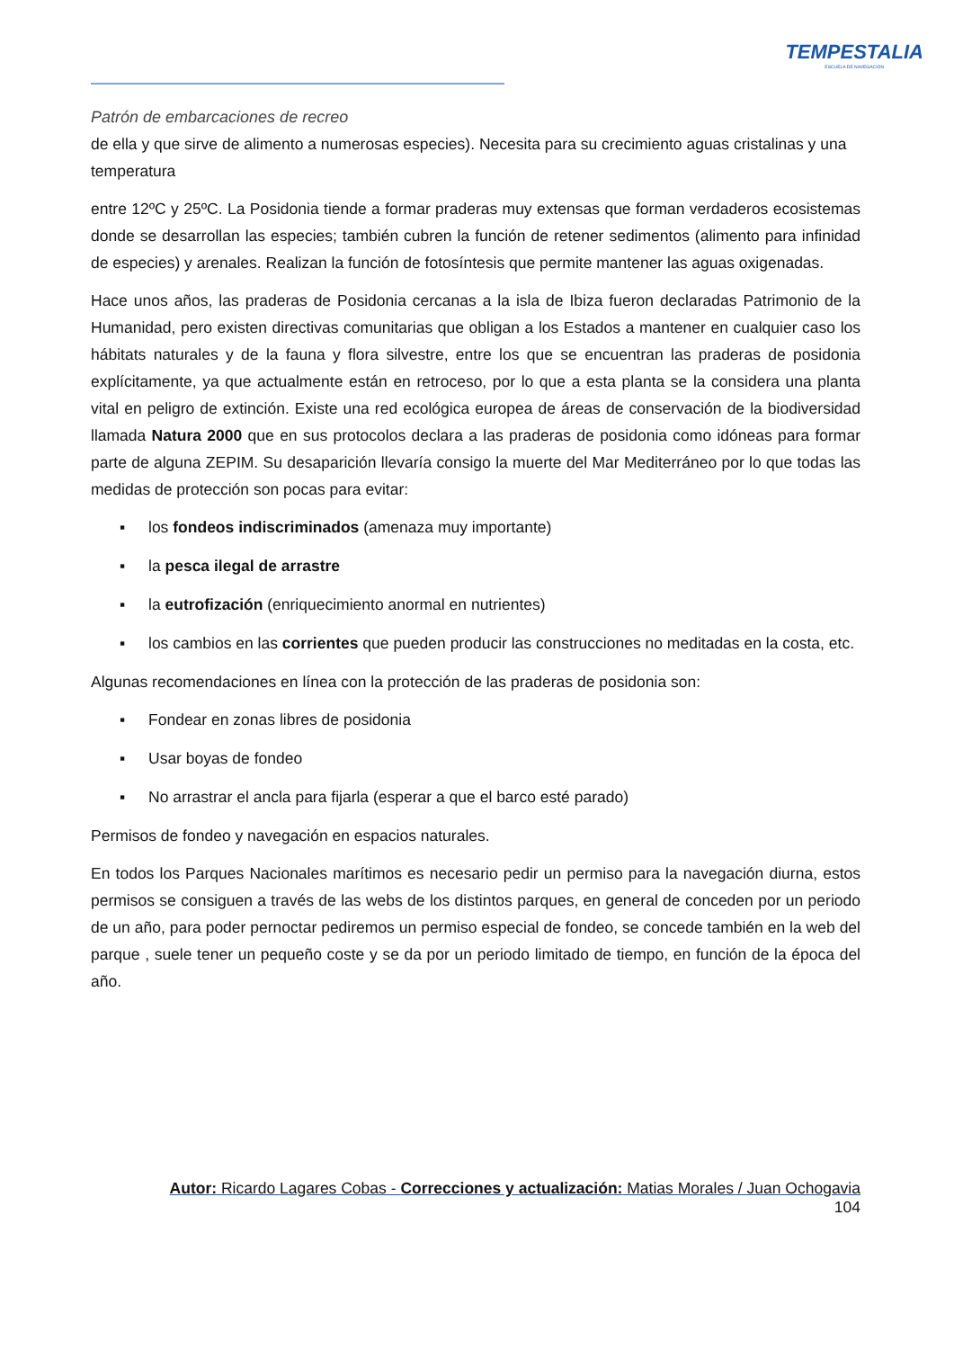TEMPESTALIA
ESCUELA DE NAVEGACIÓN
Patrón de embarcaciones de recreo
de ella y que sirve de alimento a numerosas especies). Necesita para su crecimiento aguas cristalinas y una temperatura
entre 12ºC y 25ºC. La Posidonia tiende a formar praderas muy extensas que forman verdaderos ecosistemas donde se desarrollan las especies; también cubren la función de retener sedimentos (alimento para infinidad de especies) y arenales. Realizan la función de fotosíntesis que permite mantener las aguas oxigenadas.
Hace unos años, las praderas de Posidonia cercanas a la isla de Ibiza fueron declaradas Patrimonio de la Humanidad, pero existen directivas comunitarias que obligan a los Estados a mantener en cualquier caso los hábitats naturales y de la fauna y flora silvestre, entre los que se encuentran las praderas de posidonia explícitamente, ya que actualmente están en retroceso, por lo que a esta planta se la considera una planta vital en peligro de extinción. Existe una red ecológica europea de áreas de conservación de la biodiversidad llamada Natura 2000 que en sus protocolos declara a las praderas de posidonia como idóneas para formar parte de alguna ZEPIM. Su desaparición llevaría consigo la muerte del Mar Mediterráneo por lo que todas las medidas de protección son pocas para evitar:
▪ los fondeos indiscriminados (amenaza muy importante)
▪ la pesca ilegal de arrastre
▪ la eutrofización (enriquecimiento anormal en nutrientes)
▪ los cambios en las corrientes que pueden producir las construcciones no meditadas en la costa, etc.
Algunas recomendaciones en línea con la protección de las praderas de posidonia son:
▪ Fondear en zonas libres de posidonia
▪ Usar boyas de fondeo
▪ No arrastrar el ancla para fijarla (esperar a que el barco esté parado)
Permisos de fondeo y navegación en espacios naturales.
En todos los Parques Nacionales marítimos es necesario pedir un permiso para la navegación diurna, estos permisos se consiguen a través de las webs de los distintos parques, en general de conceden por un periodo de un año, para poder pernoctar pediremos un permiso especial de fondeo, se concede también en la web del parque , suele tener un pequeño coste y se da por un periodo limitado de tiempo, en función de la época del año.
Autor: Ricardo Lagares Cobas - Correcciones y actualización: Matias Morales / Juan Ochogavia
104